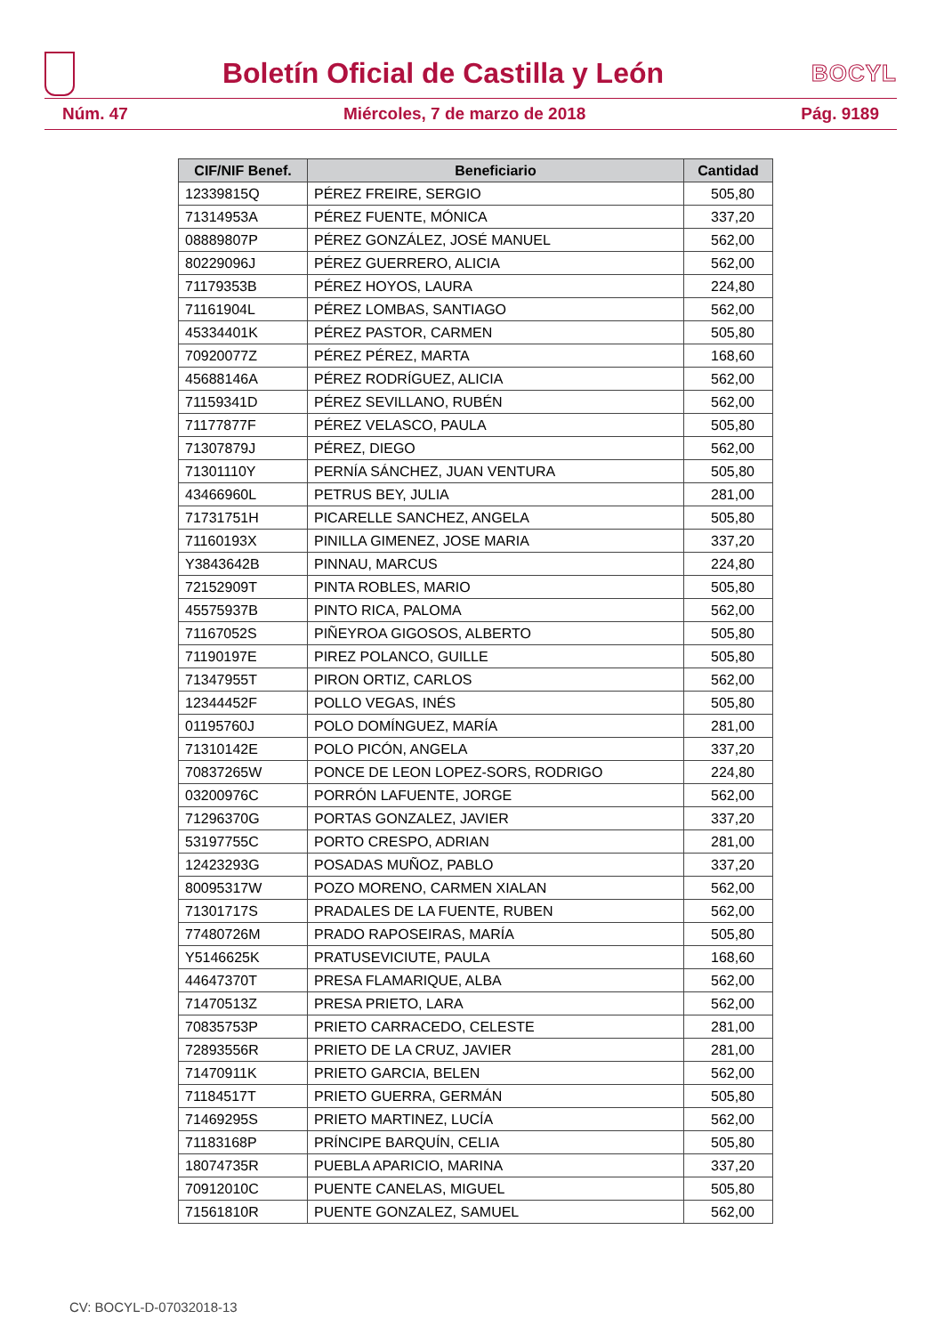Boletín Oficial de Castilla y León
BOCYL
Núm. 47 Miércoles, 7 de marzo de 2018 Pág. 9189
| CIF/NIF Benef. | Beneficiario | Cantidad |
| --- | --- | --- |
| 12339815Q | PÉREZ FREIRE, SERGIO | 505,80 |
| 71314953A | PÉREZ FUENTE, MÓNICA | 337,20 |
| 08889807P | PÉREZ GONZÁLEZ, JOSÉ MANUEL | 562,00 |
| 80229096J | PÉREZ GUERRERO, ALICIA | 562,00 |
| 71179353B | PÉREZ HOYOS, LAURA | 224,80 |
| 71161904L | PÉREZ LOMBAS, SANTIAGO | 562,00 |
| 45334401K | PÉREZ PASTOR, CARMEN | 505,80 |
| 70920077Z | PÉREZ PÉREZ, MARTA | 168,60 |
| 45688146A | PÉREZ RODRÍGUEZ, ALICIA | 562,00 |
| 71159341D | PÉREZ SEVILLANO, RUBÉN | 562,00 |
| 71177877F | PÉREZ VELASCO, PAULA | 505,80 |
| 71307879J | PÉREZ, DIEGO | 562,00 |
| 71301110Y | PERNÍA SÁNCHEZ, JUAN VENTURA | 505,80 |
| 43466960L | PETRUS BEY, JULIA | 281,00 |
| 71731751H | PICARELLE SANCHEZ, ANGELA | 505,80 |
| 71160193X | PINILLA GIMENEZ, JOSE MARIA | 337,20 |
| Y3843642B | PINNAU, MARCUS | 224,80 |
| 72152909T | PINTA ROBLES, MARIO | 505,80 |
| 45575937B | PINTO RICA, PALOMA | 562,00 |
| 71167052S | PIÑEYROA GIGOSOS, ALBERTO | 505,80 |
| 71190197E | PIREZ POLANCO, GUILLE | 505,80 |
| 71347955T | PIRON ORTIZ, CARLOS | 562,00 |
| 12344452F | POLLO VEGAS, INÉS | 505,80 |
| 01195760J | POLO DOMÍNGUEZ, MARÍA | 281,00 |
| 71310142E | POLO PICÓN, ANGELA | 337,20 |
| 70837265W | PONCE DE LEON LOPEZ-SORS, RODRIGO | 224,80 |
| 03200976C | PORRÓN LAFUENTE, JORGE | 562,00 |
| 71296370G | PORTAS GONZALEZ, JAVIER | 337,20 |
| 53197755C | PORTO CRESPO, ADRIAN | 281,00 |
| 12423293G | POSADAS MUÑOZ, PABLO | 337,20 |
| 80095317W | POZO MORENO, CARMEN XIALAN | 562,00 |
| 71301717S | PRADALES DE LA FUENTE, RUBEN | 562,00 |
| 77480726M | PRADO RAPOSEIRAS, MARÍA | 505,80 |
| Y5146625K | PRATUSEVICIUTE, PAULA | 168,60 |
| 44647370T | PRESA FLAMARIQUE, ALBA | 562,00 |
| 71470513Z | PRESA PRIETO, LARA | 562,00 |
| 70835753P | PRIETO CARRACEDO, CELESTE | 281,00 |
| 72893556R | PRIETO DE LA CRUZ, JAVIER | 281,00 |
| 71470911K | PRIETO GARCIA, BELEN | 562,00 |
| 71184517T | PRIETO GUERRA, GERMÁN | 505,80 |
| 71469295S | PRIETO MARTINEZ, LUCÍA | 562,00 |
| 71183168P | PRÍNCIPE BARQUÍN, CELIA | 505,80 |
| 18074735R | PUEBLA APARICIO, MARINA | 337,20 |
| 70912010C | PUENTE CANELAS, MIGUEL | 505,80 |
| 71561810R | PUENTE GONZALEZ, SAMUEL | 562,00 |
CV: BOCYL-D-07032018-13